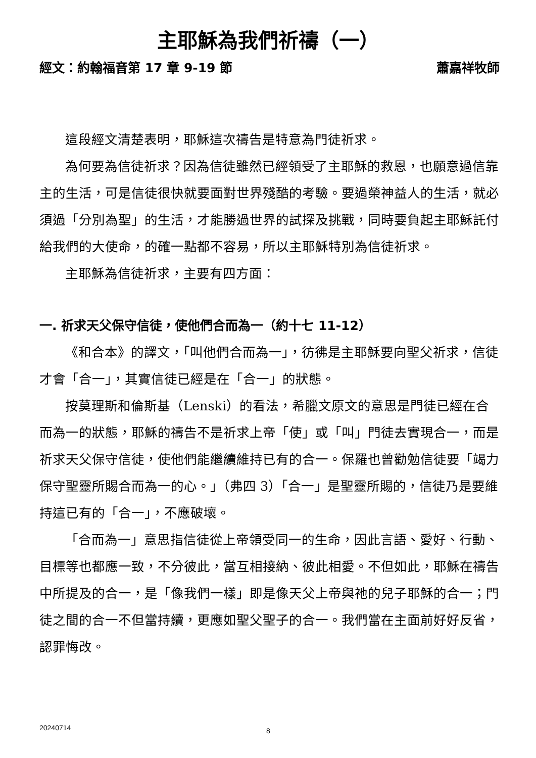主耶穌為我們祈禱（一）
經文：約翰福音第 17 章 9-19 節 蕭嘉祥牧師
這段經文清楚表明，耶穌這次禱告是特意為門徒祈求。
為何要為信徒祈求？因為信徒雖然已經領受了主耶穌的救恩，也願意過信靠主的生活，可是信徒很快就要面對世界殘酷的考驗。要過榮神益人的生活，就必須過「分別為聖」的生活，才能勝過世界的試探及挑戰，同時要負起主耶穌託付給我們的大使命，的確一點都不容易，所以主耶穌特別為信徒祈求。
主耶穌為信徒祈求，主要有四方面：
一. 祈求天父保守信徒，使他們合而為一（約十七 11-12）
《和合本》的譯文，「叫他們合而為一」，彷彿是主耶穌要向聖父祈求，信徒才會「合一」，其實信徒已經是在「合一」的狀態。
按莫理斯和倫斯基（Lenski）的看法，希臘文原文的意思是門徒已經在合而為一的狀態，耶穌的禱告不是祈求上帝「使」或「叫」門徒去實現合一，而是祈求天父保守信徒，使他們能繼續維持已有的合一。保羅也曾勸勉信徒要「竭力保守聖靈所賜合而為一的心。」（弗四 3）「合一」是聖靈所賜的，信徒乃是要維持這已有的「合一」，不應破壞。
「合而為一」意思指信徒從上帝領受同一的生命，因此言語、愛好、行動、目標等也都應一致，不分彼此，當互相接納、彼此相愛。不但如此，耶穌在禱告中所提及的合一，是「像我們一樣」即是像天父上帝與祂的兒子耶穌的合一；門徒之間的合一不但當持續，更應如聖父聖子的合一。我們當在主面前好好反省，認罪悔改。
20240714 8